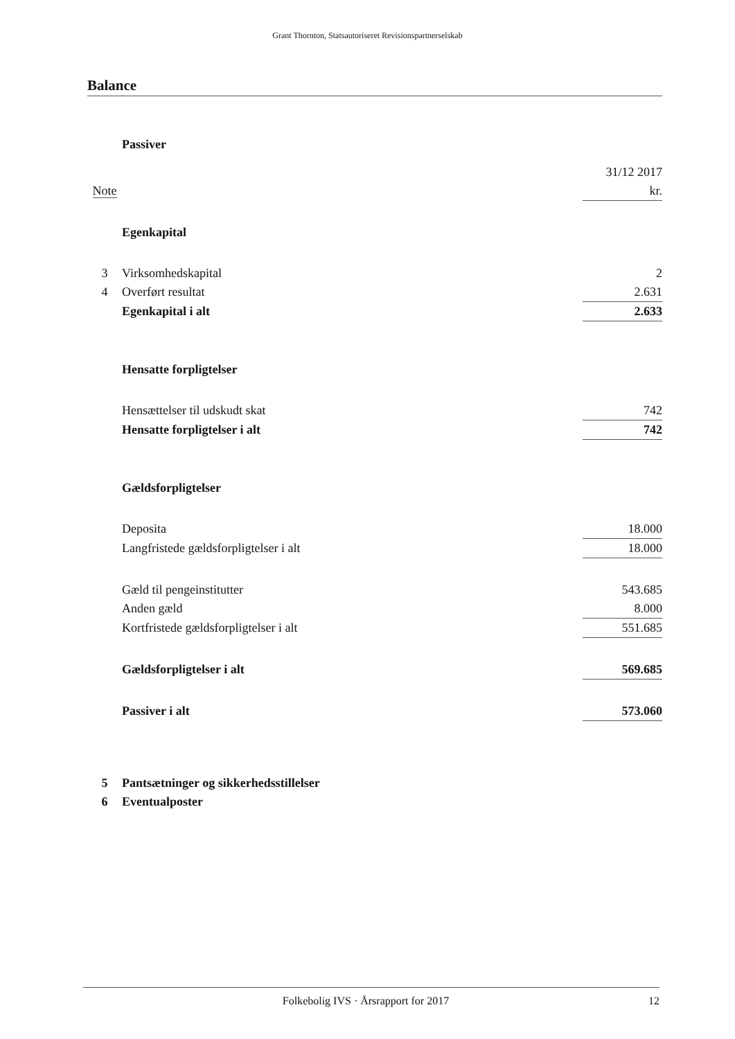Grant Thornton, Statsautoriseret Revisionspartnerselskab
Balance
| | Passiver | |
| | | 31/12 2017 |
| Note | | kr. |
| | Egenkapital | |
| 3 | Virksomhedskapital | 2 |
| 4 | Overført resultat | 2.631 |
| | Egenkapital i alt | 2.633 |
| | Hensatte forpligtelser | |
| | Hensættelser til udskudt skat | 742 |
| | Hensatte forpligtelser i alt | 742 |
| | Gældsforpligtelser | |
| | Deposita | 18.000 |
| | Langfristede gældsforpligtelser i alt | 18.000 |
| | Gæld til pengeinstitutter | 543.685 |
| | Anden gæld | 8.000 |
| | Kortfristede gældsforpligtelser i alt | 551.685 |
| | Gældsforpligtelser i alt | 569.685 |
| | Passiver i alt | 573.060 |
| 5 | Pantsætninger og sikkerhedsstillelser | |
| 6 | Eventualposter | |
Folkebolig IVS · Årsrapport for 2017
12